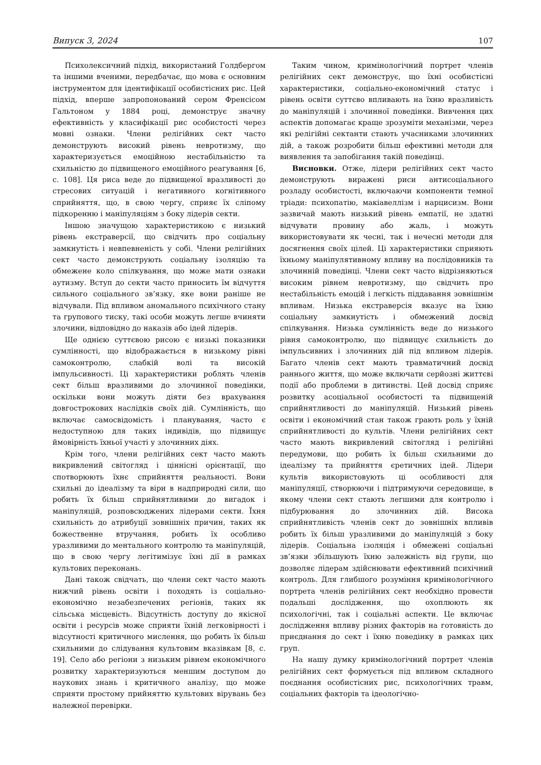Випуск 3, 2024 107
Психолексичний підхід, використаний Голдбергом та іншими вченими, передбачає, що мова є основним інструментом для ідентифікації особистісних рис. Цей підхід, вперше запропонований сером Френсісом Гальтоном у 1884 році, демонструє значну ефективність у класифікації рис особистості через мовні ознаки. Члени релігійних сект часто демонструють високий рівень невротизму, що характеризується емоційною нестабільністю та схильністю до підвищеного емоційного реагування [6, с. 108]. Ця риса веде до підвищеної вразливості до стресових ситуацій і негативного когнітивного сприйняття, що, в свою чергу, сприяє їх сліпому підкоренню і маніпуляціям з боку лідерів секти.
Іншою значущою характеристикою є низький рівень екстраверсії, що свідчить про соціальну замкнутість і невпевненість у собі. Члени релігійних сект часто демонструють соціальну ізоляцію та обмежене коло спілкування, що може мати ознаки аутизму. Вступ до секти часто приносить їм відчуття сильного соціального зв’язку, яке вони раніше не відчували. Під впливом аномального психічного стану та групового тиску, такі особи можуть легше вчиняти злочини, відповідно до наказів або ідей лідерів.
Ще однією суттєвою рисою є низькі показники сумлінності, що відображається в низькому рівні самоконтролю, слабкій волі та високій імпульсивності. Ці характеристики роблять членів сект більш вразливими до злочинної поведінки, оскільки вони можуть діяти без врахування довгострокових наслідків своїх дій. Сумлінність, що включає самосвідомість і планування, часто є недоступною для таких індивідів, що підвищує ймовірність їхньої участі у злочинних діях.
Крім того, члени релігійних сект часто мають викривлений світогляд і ціннісні орієнтації, що спотворюють їхнє сприйняття реальності. Вони схильні до ідеалізму та віри в надприродні сили, що робить їх більш сприйнятливими до вигадок і маніпуляцій, розповсюджених лідерами секти. Їхня схильність до атрибуції зовнішніх причин, таких як божественне втручання, робить їх особливо уразливими до ментального контролю та маніпуляцій, що в свою чергу легітимізує їхні дії в рамках культових переконань.
Дані також свідчать, що члени сект часто мають нижчий рівень освіти і походять із соціально-економічно незабезпечених регіонів, таких як сільська місцевість. Відсутність доступу до якісної освіти і ресурсів може сприяти їхній легковірності і відсутності критичного мислення, що робить їх більш схильними до слідування культовим вказівкам [8, с. 19]. Село або регіони з низьким рівнем економічного розвитку характеризуються меншим доступом до наукових знань і критичного аналізу, що може сприяти простому прийняттю культових вірувань без належної перевірки.
Таким чином, кримінологічний портрет членів релігійних сект демонструє, що їхні особистісні характеристики, соціально-економічний статус і рівень освіти суттєво впливають на їхню вразливість до маніпуляцій і злочинної поведінки. Вивчення цих аспектів допомагає краще зрозуміти механізми, через які релігійні сектанти стають учасниками злочинних дій, а також розробити більш ефективні методи для виявлення та запобігання такій поведінці.
Висновки. Отже, лідери релігійних сект часто демонструють виражені риси антисоціального розладу особистості, включаючи компоненти темної тріади: психопатію, макіавеллізм і нарцисизм. Вони зазвичай мають низький рівень емпатії, не здатні відчувати провину або жаль, і можуть використовувати як чесні, так і нечесні методи для досягнення своїх цілей. Ці характеристики сприяють їхньому маніпулятивному впливу на послідовників та злочинній поведінці. Члени сект часто відрізняються високим рівнем невротизму, що свідчить про нестабільність емоцій і легкість піддавання зовнішнім впливам. Низька екстраверсія вказує на їхню соціальну замкнутість і обмежений досвід спілкування. Низька сумлінність веде до низького рівня самоконтролю, що підвищує схильність до імпульсивних і злочинних дій під впливом лідерів. Багато членів сект мають травматичний досвід раннього життя, що може включати серйозні життєві події або проблеми в дитинстві. Цей досвід сприяє розвитку асоціальної особистості та підвищеній сприйнятливості до маніпуляцій. Низький рівень освіти і економічний стан також грають роль у їхній сприйнятливості до культів. Члени релігійних сект часто мають викривлений світогляд і релігійні передумови, що робить їх більш схильними до ідеалізму та прийняття єретичних ідей. Лідери культів використовують ці особливості для маніпуляції, створюючи і підтримуючи середовище, в якому члени сект стають легшими для контролю і підбурювання до злочинних дій. Висока сприйнятливість членів сект до зовнішніх впливів робить їх більш уразливими до маніпуляцій з боку лідерів. Соціальна ізоляція і обмежені соціальні зв’язки збільшують їхню залежність від групи, що дозволяє лідерам здійснювати ефективний психічний контроль. Для глибшого розуміння кримінологічного портрета членів релігійних сект необхідно провести подальші дослідження, що охоплюють як психологічні, так і соціальні аспекти. Це включає дослідження впливу різних факторів на готовність до приєднання до сект і їхню поведінку в рамках цих груп.
На нашу думку кримінологічний портрет членів релігійних сект формується під впливом складного поєднання особистісних рис, психологічних травм, соціальних факторів та ідеологічно-